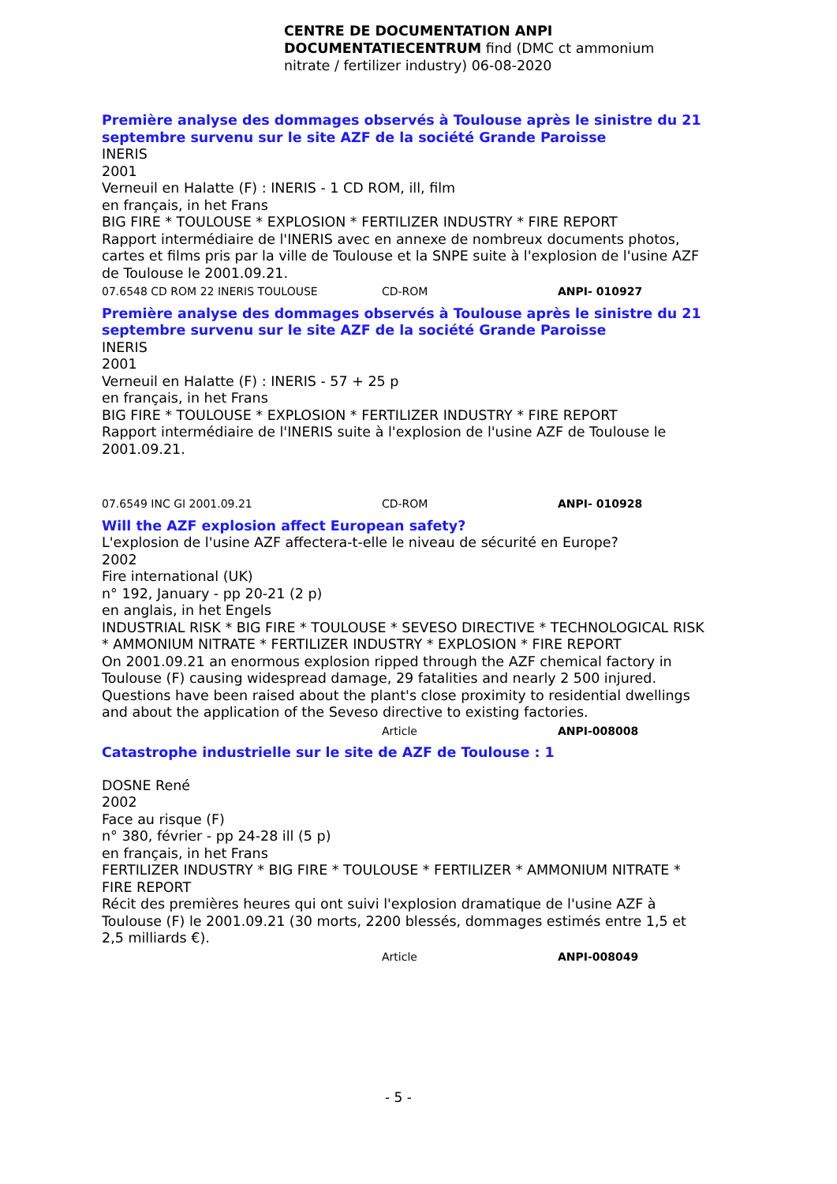CENTRE DE DOCUMENTATION ANPI DOCUMENTATIECENTRUM find (DMC ct ammonium nitrate / fertilizer industry) 06-08-2020
Première analyse des dommages observés à Toulouse après le sinistre du 21 septembre survenu sur le site AZF de la société Grande Paroisse
INERIS
2001
Verneuil en Halatte (F) : INERIS - 1 CD ROM, ill, film
en français, in het Frans
BIG FIRE * TOULOUSE * EXPLOSION * FERTILIZER INDUSTRY * FIRE REPORT
Rapport intermédiaire de l'INERIS avec en annexe de nombreux documents photos, cartes et films pris par la ville de Toulouse et la SNPE suite à l'explosion de l'usine AZF de Toulouse le 2001.09.21.
07.6548 CD ROM 22 INERIS TOULOUSE CD-ROM ANPI- 010927
Première analyse des dommages observés à Toulouse après le sinistre du 21 septembre survenu sur le site AZF de la société Grande Paroisse
INERIS
2001
Verneuil en Halatte (F) : INERIS - 57 + 25 p
en français, in het Frans
BIG FIRE * TOULOUSE * EXPLOSION * FERTILIZER INDUSTRY * FIRE REPORT
Rapport intermédiaire de l'INERIS suite à l'explosion de l'usine AZF de Toulouse le 2001.09.21.
07.6549 INC GI 2001.09.21 CD-ROM ANPI- 010928
Will the AZF explosion affect European safety?
L'explosion de l'usine AZF affectera-t-elle le niveau de sécurité en Europe?
2002
Fire international (UK)
n° 192, January - pp 20-21 (2 p)
en anglais, in het Engels
INDUSTRIAL RISK * BIG FIRE * TOULOUSE * SEVESO DIRECTIVE * TECHNOLOGICAL RISK * AMMONIUM NITRATE * FERTILIZER INDUSTRY * EXPLOSION * FIRE REPORT
On 2001.09.21 an enormous explosion ripped through the AZF chemical factory in Toulouse (F) causing widespread damage, 29 fatalities and nearly 2 500 injured. Questions have been raised about the plant's close proximity to residential dwellings and about the application of the Seveso directive to existing factories.
Article ANPI-008008
Catastrophe industrielle sur le site de AZF de Toulouse : 1
DOSNE René
2002
Face au risque (F)
n° 380, février - pp 24-28 ill (5 p)
en français, in het Frans
FERTILIZER INDUSTRY * BIG FIRE * TOULOUSE * FERTILIZER * AMMONIUM NITRATE * FIRE REPORT
Récit des premières heures qui ont suivi l'explosion dramatique de l'usine AZF à Toulouse (F) le 2001.09.21 (30 morts, 2200 blessés, dommages estimés entre 1,5 et 2,5 milliards €).
Article ANPI-008049
- 5 -